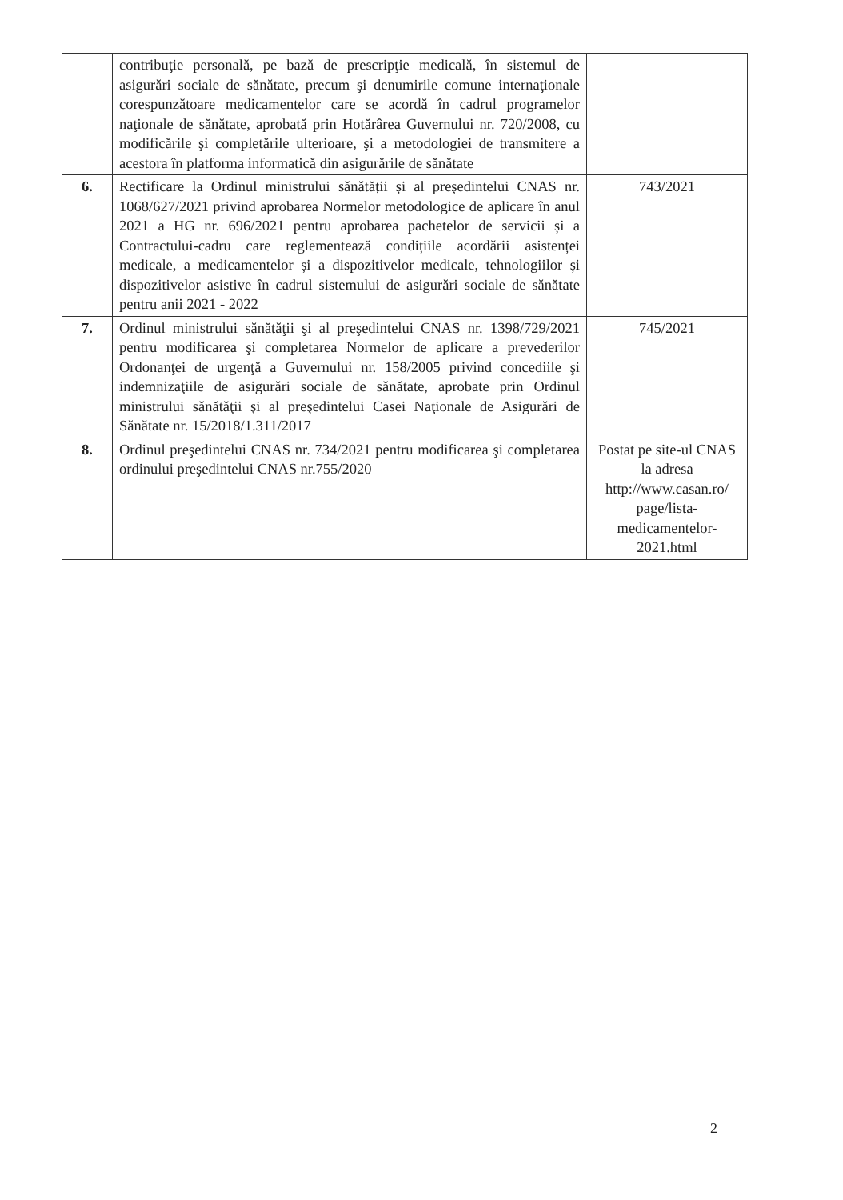| | contribuţie personală, pe bază de prescripţie medicală, în sistemul de asigurări sociale de sănătate, precum şi denumirile comune internaţionale corespunzătoare medicamentelor care se acordă în cadrul programelor naţionale de sănătate, aprobată prin Hotărârea Guvernului nr. 720/2008, cu modificările şi completările ulterioare, şi a metodologiei de transmitere a acestora în platforma informatică din asigurările de sănătate | |
| 6. | Rectificare la Ordinul ministrului sănătății și al președintelui CNAS nr. 1068/627/2021 privind aprobarea Normelor metodologice de aplicare în anul 2021 a HG nr. 696/2021 pentru aprobarea pachetelor de servicii și a Contractului-cadru care reglementează condițiile acordării asistenței medicale, a medicamentelor și a dispozitivelor medicale, tehnologiilor și dispozitivelor asistive în cadrul sistemului de asigurări sociale de sănătate pentru anii 2021 - 2022 | 743/2021 |
| 7. | Ordinul ministrului sănătăţii şi al preşedintelui CNAS nr. 1398/729/2021 pentru modificarea şi completarea Normelor de aplicare a prevederilor Ordonanţei de urgenţă a Guvernului nr. 158/2005 privind concediile şi indemnizaţiile de asigurări sociale de sănătate, aprobate prin Ordinul ministrului sănătăţii şi al preşedintelui Casei Naţionale de Asigurări de Sănătate nr. 15/2018/1.311/2017 | 745/2021 |
| 8. | Ordinul preşedintelui CNAS nr. 734/2021 pentru modificarea şi completarea ordinului preşedintelui CNAS nr.755/2020 | Postat pe site-ul CNAS la adresa http://www.casan.ro/ page/lista-medicamentelor-2021.html |
2